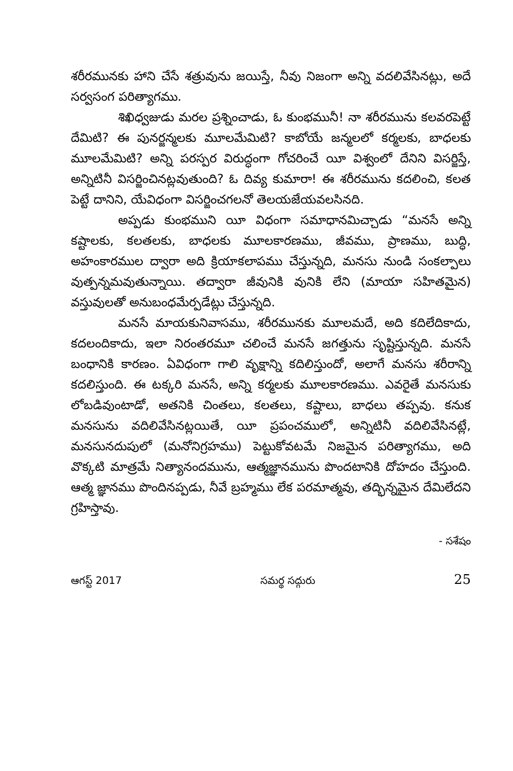శరీరమునకు హాని చేసే శత్రువును జయిస్తే, నీవు నిజంగా అన్ని వదలివేసినట్లు, అదే సర్వసంగ పరిత్యాగము.
శిఖిధ్వజుడు మరల ప్రశ్నించాడు, ఓ కుంభమునీ! నా శరీరమును కలవరపెట్టే దేమిటి? ఈ పునర్జన్మలకు మూలమేమిటి? కాబోయే జన్మలలో కర్మలకు, బాధలకు మూలమేమిటి? అన్ని పరస్పర విరుద్ధంగా గోచరించే యీ విశ్వంలో దేనిని విసర్జిస్తే, అన్నిటినీ విసర్జించినట్లవుతుంది? ఓ దివ్య కుమారా! ఈ శరీరమును కదలించి, కలత పెట్టే దానిని, యేవిధంగా విసర్జించగలనో తెలయజేయవలసినది.
అప్పడు కుంభముని యీ విధంగా సమాధానమిచ్చాడు “మనసే అన్ని కష్టాలకు, కలతలకు, బాధలకు మూలకారణము, జీవము, ప్రాణము, బుద్ధి, అహంకారముల ద్వారా అది క్రియాకలాపము చేస్తున్నది, మనసు నుండి సంకల్పాలు వుత్పన్నమవుతున్నాయి. తద్వారా జీవునికి వునికి లేని (మాయా సహితమైన) వస్తువులతో అనుబంధమేర్పడేట్లు చేస్తున్నది.
మనసే మాయకునివాసము, శరీరమునకు మూలమదే, అది కదిలేదికాదు, కదలందికాదు, ఇలా నిరంతరమూ చలించే మనసే జగత్తును సృష్టిస్తున్నది. మనసే బంధానికి కారణం. ఏవిధంగా గాలి వృక్షాన్ని కదిలిస్తుందో, అలాగే మనసు శరీరాన్ని కదలిస్తుంది. ఈ టక్కరి మనసే, అన్ని కర్మలకు మూలకారణము. ఎవరైతే మనసుకు లోబడివుంటాడో, అతనికి చింతలు, కలతలు, కష్టాలు, బాధలు తప్పవు. కనుక మనసును వదిలివేసినట్లయితే, యీ ప్రపంచములో, అన్నిటినీ వదిలివేసినట్లే, మనసునదుపులో (మనోనిగ్రహము) పెట్టుకోవటమే నిజమైన పరిత్యాగము, అది వొక్కటి మాత్రమే నిత్యానందమును, ఆత్మజ్ఞానమును పొందటానికి దోహదం చేస్తుంది. ఆత్మ జ్ఞానము పొందినప్పడు, నీవే బ్రహ్మము లేక పరమాత్మవు, తద్భిన్నమైన దేమిలేదని గ్రహిస్తావు.
- సశేషం
ఆగస్ట్ 2017 సమర్థ సద్గురు 25